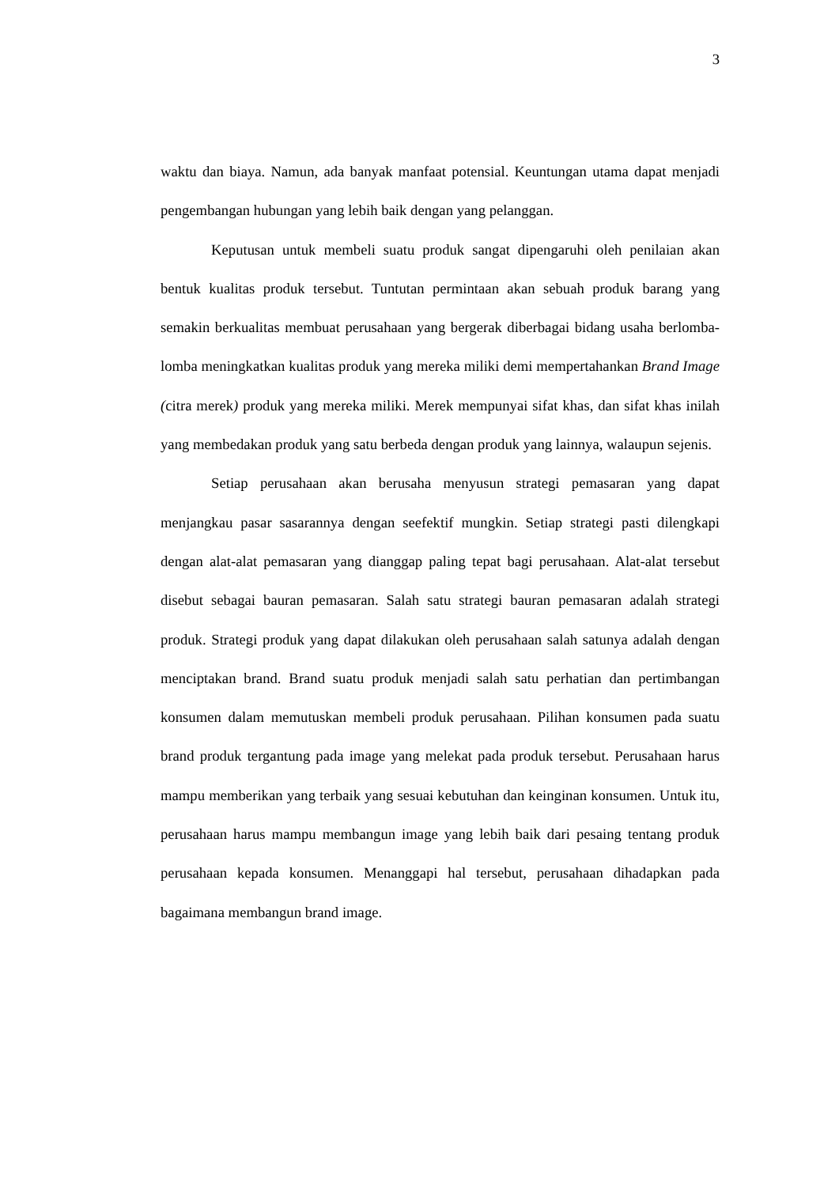3
waktu dan biaya. Namun, ada banyak manfaat potensial. Keuntungan utama dapat menjadi pengembangan hubungan yang lebih baik dengan yang pelanggan.
Keputusan untuk membeli suatu produk sangat dipengaruhi oleh penilaian akan bentuk kualitas produk tersebut. Tuntutan permintaan akan sebuah produk barang yang semakin berkualitas membuat perusahaan yang bergerak diberbagai bidang usaha berlomba-lomba meningkatkan kualitas produk yang mereka miliki demi mempertahankan Brand Image (citra merek) produk yang mereka miliki. Merek mempunyai sifat khas, dan sifat khas inilah yang membedakan produk yang satu berbeda dengan produk yang lainnya, walaupun sejenis.
Setiap perusahaan akan berusaha menyusun strategi pemasaran yang dapat menjangkau pasar sasarannya dengan seefektif mungkin. Setiap strategi pasti dilengkapi dengan alat-alat pemasaran yang dianggap paling tepat bagi perusahaan. Alat-alat tersebut disebut sebagai bauran pemasaran. Salah satu strategi bauran pemasaran adalah strategi produk. Strategi produk yang dapat dilakukan oleh perusahaan salah satunya adalah dengan menciptakan brand. Brand suatu produk menjadi salah satu perhatian dan pertimbangan konsumen dalam memutuskan membeli produk perusahaan. Pilihan konsumen pada suatu brand produk tergantung pada image yang melekat pada produk tersebut. Perusahaan harus mampu memberikan yang terbaik yang sesuai kebutuhan dan keinginan konsumen. Untuk itu, perusahaan harus mampu membangun image yang lebih baik dari pesaing tentang produk perusahaan kepada konsumen. Menanggapi hal tersebut, perusahaan dihadapkan pada bagaimana membangun brand image.